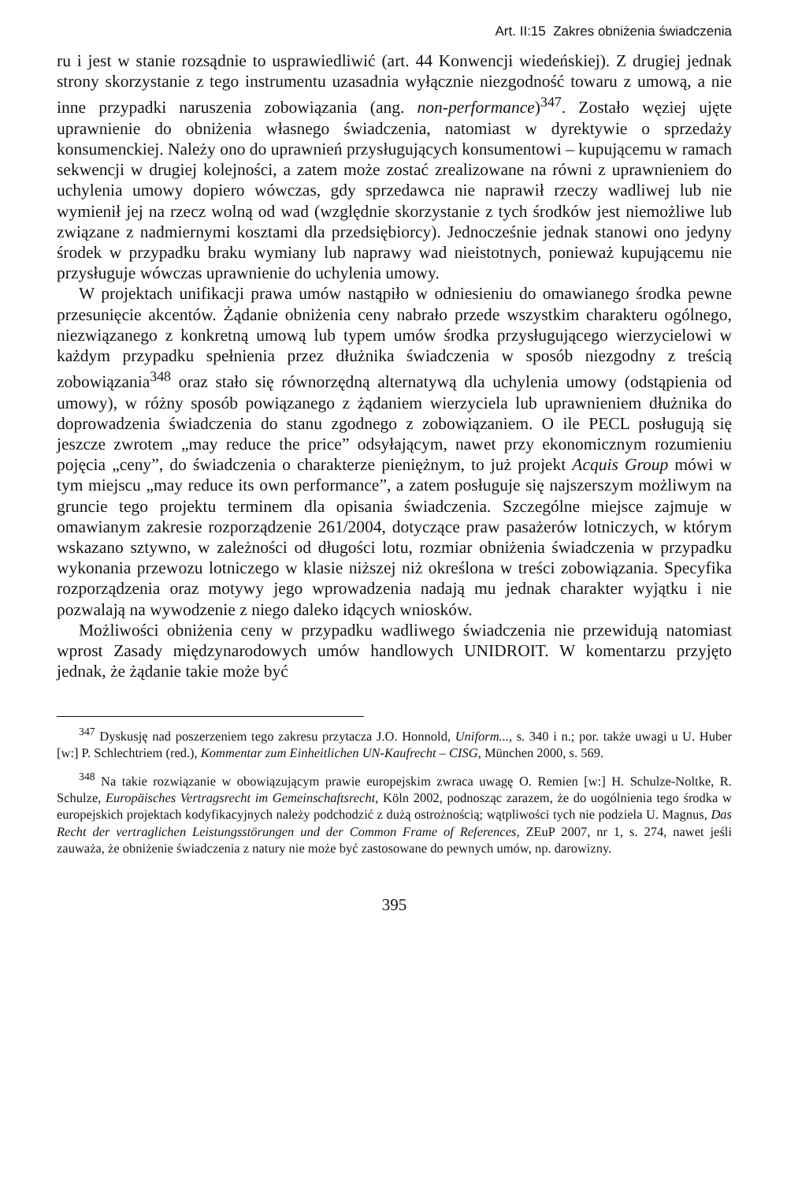Art. II:15 Zakres obniżenia świadczenia
ru i jest w stanie rozsądnie to usprawiedliwić (art. 44 Konwencji wiedeńskiej). Z drugiej jednak strony skorzystanie z tego instrumentu uzasadnia wyłącznie niezgodność towaru z umową, a nie inne przypadki naruszenia zobowiązania (ang. non-performance)<sup>347</sup>. Zostało węziej ujęte uprawnienie do obniżenia własnego świadczenia, natomiast w dyrektywie o sprzedaży konsumenckiej. Należy ono do uprawnień przysługujących konsumentowi – kupującemu w ramach sekwencji w drugiej kolejności, a zatem może zostać zrealizowane na równi z uprawnieniem do uchylenia umowy dopiero wówczas, gdy sprzedawca nie naprawił rzeczy wadliwej lub nie wymienił jej na rzecz wolną od wad (względnie skorzystanie z tych środków jest niemożliwe lub związane z nadmiernymi kosztami dla przedsiębiorcy). Jednocześnie jednak stanowi ono jedyny środek w przypadku braku wymiany lub naprawy wad nieistotnych, ponieważ kupującemu nie przysługuje wówczas uprawnienie do uchylenia umowy.
W projektach unifikacji prawa umów nastąpiło w odniesieniu do omawianego środka pewne przesunięcie akcentów. Żądanie obniżenia ceny nabrało przede wszystkim charakteru ogólnego, niezwiązanego z konkretną umową lub typem umów środka przysługującego wierzycielowi w każdym przypadku spełnienia przez dłużnika świadczenia w sposób niezgodny z treścią zobowiązania<sup>348</sup> oraz stało się równorzędną alternatywą dla uchylenia umowy (odstąpienia od umowy), w różny sposób powiązanego z żądaniem wierzyciela lub uprawnieniem dłużnika do doprowadzenia świadczenia do stanu zgodnego z zobowiązaniem. O ile PECL posługują się jeszcze zwrotem „may reduce the price” odsyłającym, nawet przy ekonomicznym rozumieniu pojęcia „ceny”, do świadczenia o charakterze pieniężnym, to już projekt Acquis Group mówi w tym miejscu „may reduce its own performance”, a zatem posługuje się najszerszym możliwym na gruncie tego projektu terminem dla opisania świadczenia. Szczególne miejsce zajmuje w omawianym zakresie rozporządzenie 261/2004, dotyczące praw pasażerów lotniczych, w którym wskazano sztywno, w zależności od długości lotu, rozmiar obniżenia świadczenia w przypadku wykonania przewozu lotniczego w klasie niższej niż określona w treści zobowiązania. Specyfika rozporządzenia oraz motywy jego wprowadzenia nadają mu jednak charakter wyjątku i nie pozwalają na wywodzenie z niego daleko idących wniosków.
Możliwości obniżenia ceny w przypadku wadliwego świadczenia nie przewidują natomiast wprost Zasady międzynarodowych umów handlowych UNIDROIT. W komentarzu przyjęto jednak, że żądanie takie może być
<sup>347</sup> Dyskusję nad poszerzeniem tego zakresu przytacza J.O. Honnold, Uniform..., s. 340 i n.; por. także uwagi u U. Huber [w:] P. Schlechtriem (red.), Kommentar zum Einheitlichen UN-Kaufrecht – CISG, München 2000, s. 569.
<sup>348</sup> Na takie rozwiązanie w obowiązującym prawie europejskim zwraca uwagę O. Remien [w:] H. Schulze-Noltke, R. Schulze, Europäisches Vertragsrecht im Gemeinschaftsrecht, Köln 2002, podnosząc zarazem, że do uogólnienia tego środka w europejskich projektach kodyfikacyjnych należy podchodzić z dużą ostrożnością; wątpliwości tych nie podziela U. Magnus, Das Recht der vertraglichen Leistungsstörungen und der Common Frame of References, ZEuP 2007, nr 1, s. 274, nawet jeśli zauważa, że obniżenie świadczenia z natury nie może być zastosowane do pewnych umów, np. darowizny.
395